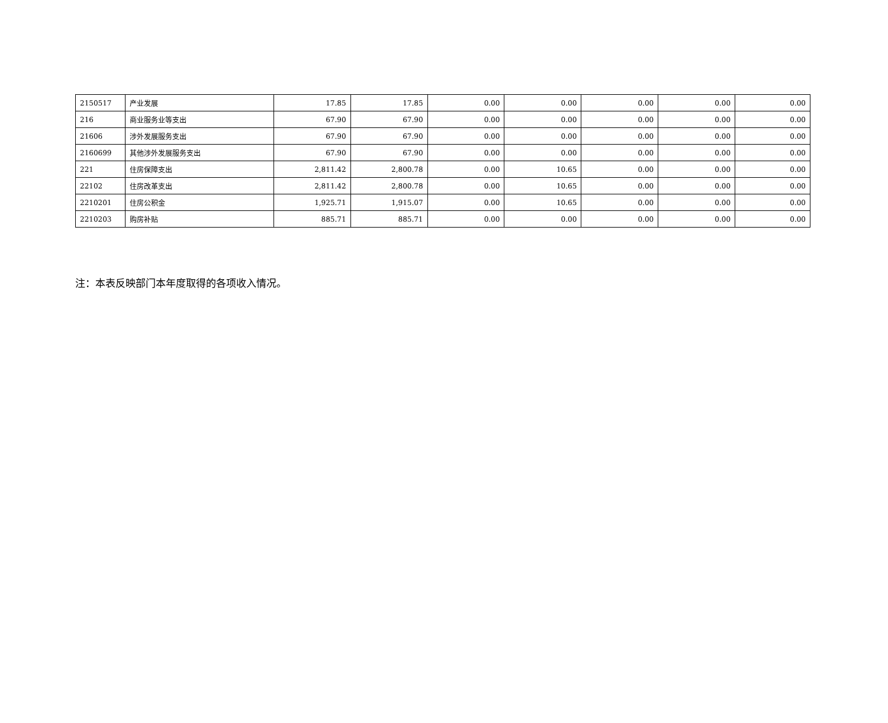| 2150517 | 产业发展 | 17.85 | 17.85 | 0.00 | 0.00 | 0.00 | 0.00 | 0.00 |
| 216 | 商业服务业等支出 | 67.90 | 67.90 | 0.00 | 0.00 | 0.00 | 0.00 | 0.00 |
| 21606 | 涉外发展服务支出 | 67.90 | 67.90 | 0.00 | 0.00 | 0.00 | 0.00 | 0.00 |
| 2160699 | 其他涉外发展服务支出 | 67.90 | 67.90 | 0.00 | 0.00 | 0.00 | 0.00 | 0.00 |
| 221 | 住房保障支出 | 2,811.42 | 2,800.78 | 0.00 | 10.65 | 0.00 | 0.00 | 0.00 |
| 22102 | 住房改革支出 | 2,811.42 | 2,800.78 | 0.00 | 10.65 | 0.00 | 0.00 | 0.00 |
| 2210201 | 住房公积金 | 1,925.71 | 1,915.07 | 0.00 | 10.65 | 0.00 | 0.00 | 0.00 |
| 2210203 | 购房补贴 | 885.71 | 885.71 | 0.00 | 0.00 | 0.00 | 0.00 | 0.00 |
注：本表反映部门本年度取得的各项收入情况。